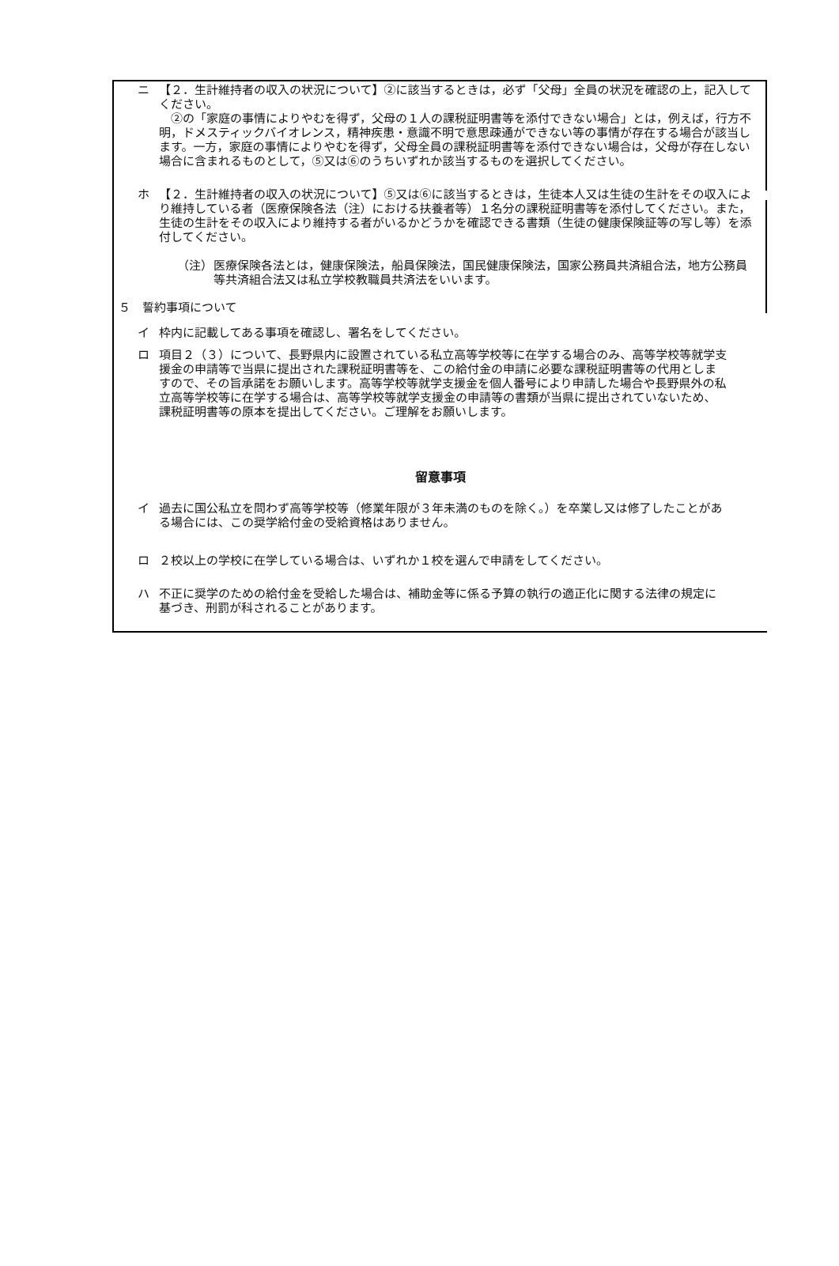ニ 【２．生計維持者の収入の状況について】②に該当するときは，必ず「父母」全員の状況を確認の上，記入してください。
　②の「家庭の事情によりやむを得ず，父母の１人の課税証明書等を添付できない場合」とは，例えば，行方不明，ドメスティックバイオレンス，精神疾患・意識不明で意思疎通ができない等の事情が存在する場合が該当します。一方，家庭の事情によりやむを得ず，父母全員の課税証明書等を添付できない場合は，父母が存在しない場合に含まれるものとして，⑤又は⑥のうちいずれか該当するものを選択してください。
ホ 【２．生計維持者の収入の状況について】⑤又は⑥に該当するときは，生徒本人又は生徒の生計をその収入により維持している者（医療保険各法（注）における扶養者等）１名分の課税証明書等を添付してください。また，生徒の生計をその収入により維持する者がいるかどうかを確認できる書類（生徒の健康保険証等の写し等）を添付してください。
（注） 医療保険各法とは，健康保険法，船員保険法，国民健康保険法，国家公務員共済組合法，地方公務員等共済組合法又は私立学校教職員共済法をいいます。
５　誓約事項について
イ 枠内に記載してある事項を確認し、署名をしてください。
ロ 項目２（３）について、長野県内に設置されている私立高等学校等に在学する場合のみ、高等学校等就学支援金の申請等で当県に提出された課税証明書等を、この給付金の申請に必要な課税証明書等の代用としますので、その旨承諾をお願いします。高等学校等就学支援金を個人番号により申請した場合や長野県外の私立高等学校等に在学する場合は、高等学校等就学支援金の申請等の書類が当県に提出されていないため、課税証明書等の原本を提出してください。ご理解をお願いします。
留意事項
イ 過去に国公私立を問わず高等学校等（修業年限が３年未満のものを除く。）を卒業し又は修了したことがある場合には、この奨学給付金の受給資格はありません。
ロ ２校以上の学校に在学している場合は、いずれか１校を選んで申請をしてください。
ハ 不正に奨学のための給付金を受給した場合は、補助金等に係る予算の執行の適正化に関する法律の規定に基づき、刑罰が科されることがあります。